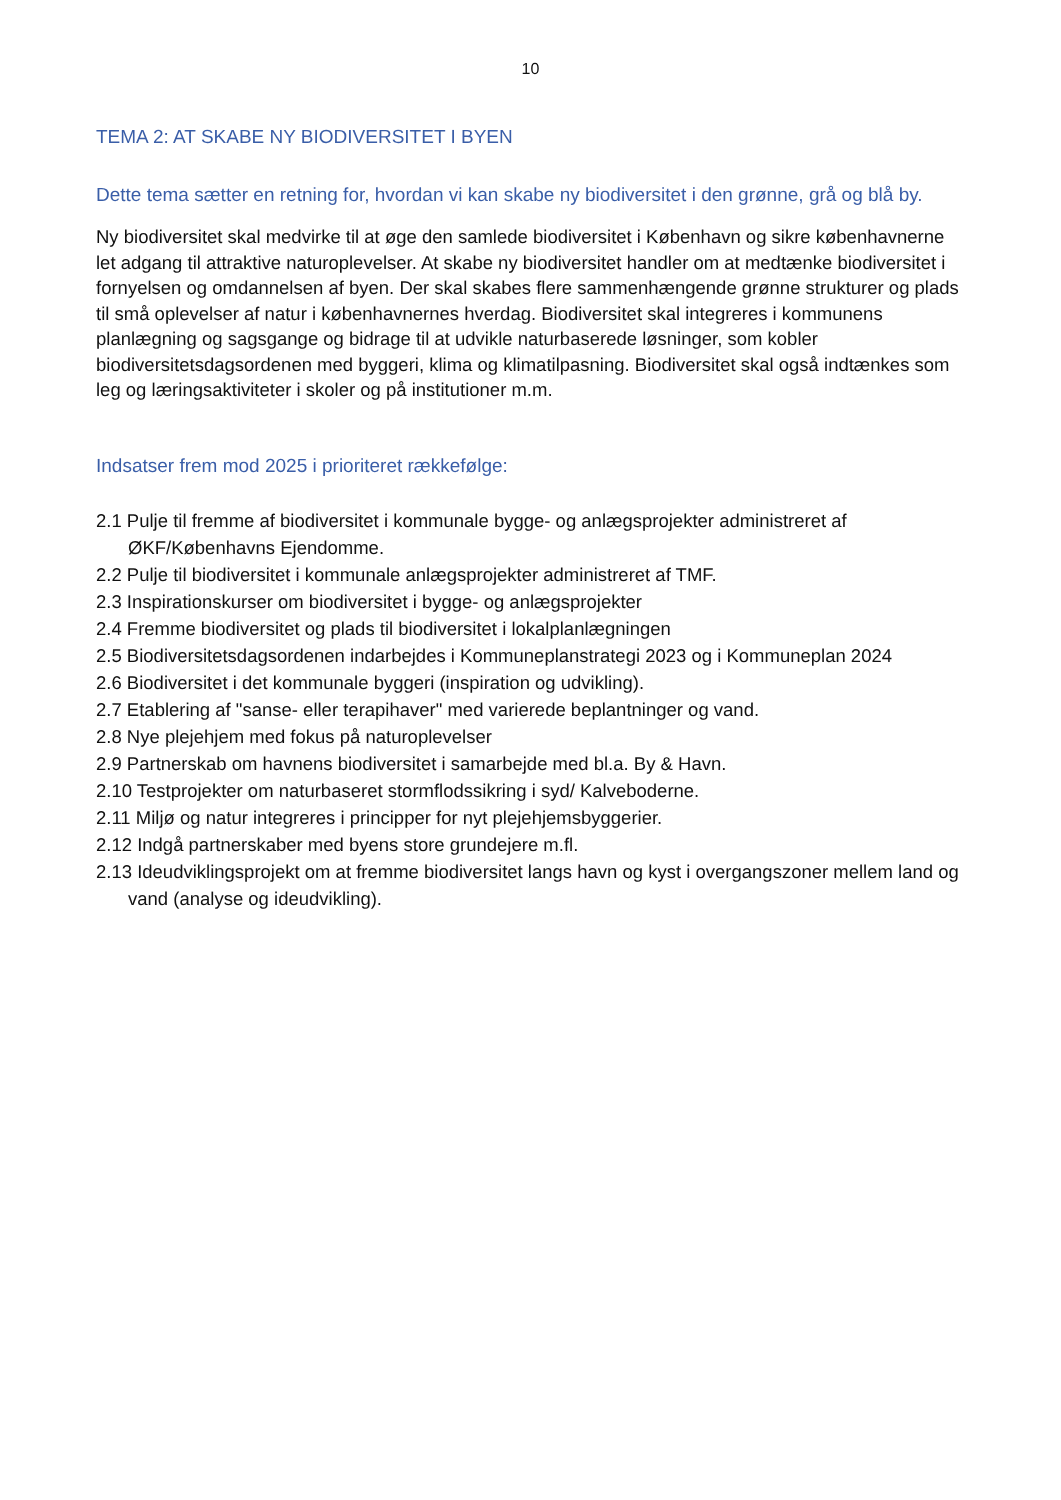10
TEMA 2: AT SKABE NY BIODIVERSITET I BYEN
Dette tema sætter en retning for, hvordan vi kan skabe ny biodiversitet i den grønne, grå og blå by.
Ny biodiversitet skal medvirke til at øge den samlede biodiversitet i København og sikre københavnerne let adgang til attraktive naturoplevelser. At skabe ny biodiversitet handler om at medtænke biodiversitet i fornyelsen og omdannelsen af byen. Der skal skabes flere sammenhængende grønne strukturer og plads til små oplevelser af natur i københavnernes hverdag. Biodiversitet skal integreres i kommunens planlægning og sagsgange og bidrage til at udvikle naturbaserede løsninger, som kobler biodiversitetsdagsordenen med byggeri, klima og klimatilpasning. Biodiversitet skal også indtænkes som leg og læringsaktiviteter i skoler og på institutioner m.m.
Indsatser frem mod 2025 i prioriteret rækkefølge:
2.1 Pulje til fremme af biodiversitet i kommunale bygge- og anlægsprojekter administreret af ØKF/Københavns Ejendomme.
2.2 Pulje til biodiversitet i kommunale anlægsprojekter administreret af TMF.
2.3 Inspirationskurser om biodiversitet i bygge- og anlægsprojekter
2.4 Fremme biodiversitet og plads til biodiversitet i lokalplanlægningen
2.5 Biodiversitetsdagsordenen indarbejdes i Kommuneplanstrategi 2023 og i Kommuneplan 2024
2.6 Biodiversitet i det kommunale byggeri (inspiration og udvikling).
2.7 Etablering af "sanse- eller terapihaver" med varierede beplantninger og vand.
2.8 Nye plejehjem med fokus på naturoplevelser
2.9 Partnerskab om havnens biodiversitet i samarbejde med bl.a. By & Havn.
2.10 Testprojekter om naturbaseret stormflodssikring i syd/ Kalveboderne.
2.11 Miljø og natur integreres i principper for nyt plejehjemsbyggerier.
2.12 Indgå partnerskaber med byens store grundejere m.fl.
2.13 Ideudviklingsprojekt om at fremme biodiversitet langs havn og kyst i overgangszoner mellem land og vand (analyse og ideudvikling).